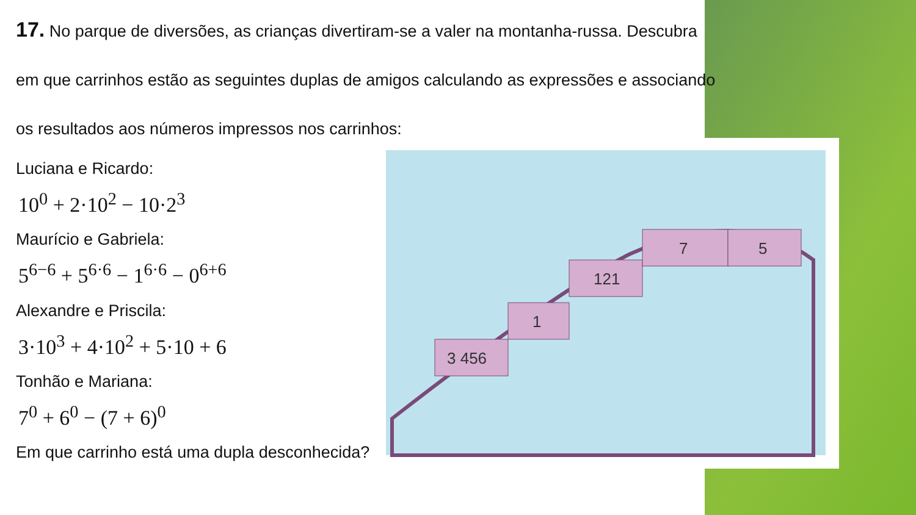3 456
1
121
7
5
17. No parque de diversões, as crianças divertiram-se a valer na montanha-russa. Descubra em que carrinhos estão as seguintes duplas de amigos calculando as expressões e associando os resultados aos números impressos nos carrinhos:
Luciana e Ricardo:
10<sup>0</sup> + 2·10<sup>2</sup> − 10·2<sup>3</sup>
Maurício e Gabriela:
5<sup>6−6</sup> + 5<sup>6·6</sup> − 1<sup>6·6</sup> − 0<sup>6+6</sup>
Alexandre e Priscila:
3·10<sup>3</sup> + 4·10<sup>2</sup> + 5·10 + 6
Tonhão e Mariana:
7<sup>0</sup> + 6<sup>0</sup> − (7 + 6)<sup>0</sup>
Em que carrinho está uma dupla desconhecida?